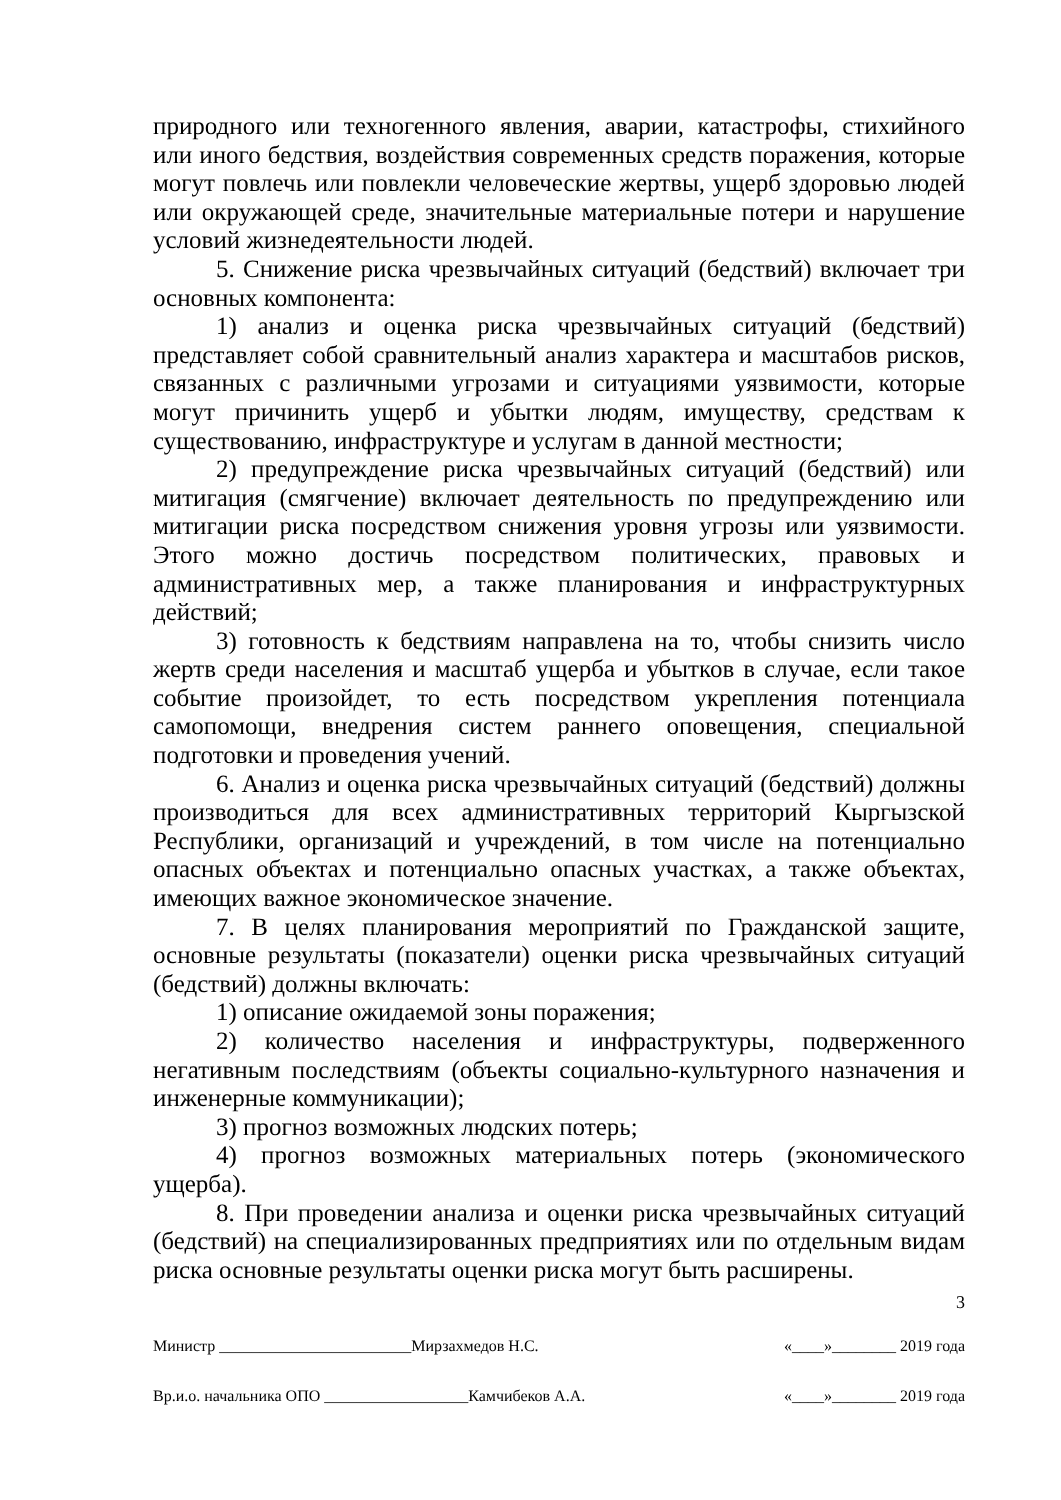природного или техногенного явления, аварии, катастрофы, стихийного или иного бедствия, воздействия современных средств поражения, которые могут повлечь или повлекли человеческие жертвы, ущерб здоровью людей или окружающей среде, значительные материальные потери и нарушение условий жизнедеятельности людей.
5. Снижение риска чрезвычайных ситуаций (бедствий) включает три основных компонента:
1) анализ и оценка риска чрезвычайных ситуаций (бедствий) представляет собой сравнительный анализ характера и масштабов рисков, связанных с различными угрозами и ситуациями уязвимости, которые могут причинить ущерб и убытки людям, имуществу, средствам к существованию, инфраструктуре и услугам в данной местности;
2) предупреждение риска чрезвычайных ситуаций (бедствий) или митигация (смягчение) включает деятельность по предупреждению или митигации риска посредством снижения уровня угрозы или уязвимости. Этого можно достичь посредством политических, правовых и административных мер, а также планирования и инфраструктурных действий;
3) готовность к бедствиям направлена на то, чтобы снизить число жертв среди населения и масштаб ущерба и убытков в случае, если такое событие произойдет, то есть посредством укрепления потенциала самопомощи, внедрения систем раннего оповещения, специальной подготовки и проведения учений.
6. Анализ и оценка риска чрезвычайных ситуаций (бедствий) должны производиться для всех административных территорий Кыргызской Республики, организаций и учреждений, в том числе на потенциально опасных объектах и потенциально опасных участках, а также объектах, имеющих важное экономическое значение.
7. В целях планирования мероприятий по Гражданской защите, основные результаты (показатели) оценки риска чрезвычайных ситуаций (бедствий) должны включать:
1) описание ожидаемой зоны поражения;
2) количество населения и инфраструктуры, подверженного негативным последствиям (объекты социально-культурного назначения и инженерные коммуникации);
3) прогноз возможных людских потерь;
4) прогноз возможных материальных потерь (экономического ущерба).
8. При проведении анализа и оценки риска чрезвычайных ситуаций (бедствий) на специализированных предприятиях или по отдельным видам риска основные результаты оценки риска могут быть расширены.
3
Министр ________________________Мирзахмедов Н.С. «____»________ 2019 года
Вр.и.о. начальника ОПО __________________Камчибеков А.А. «____»________ 2019 года